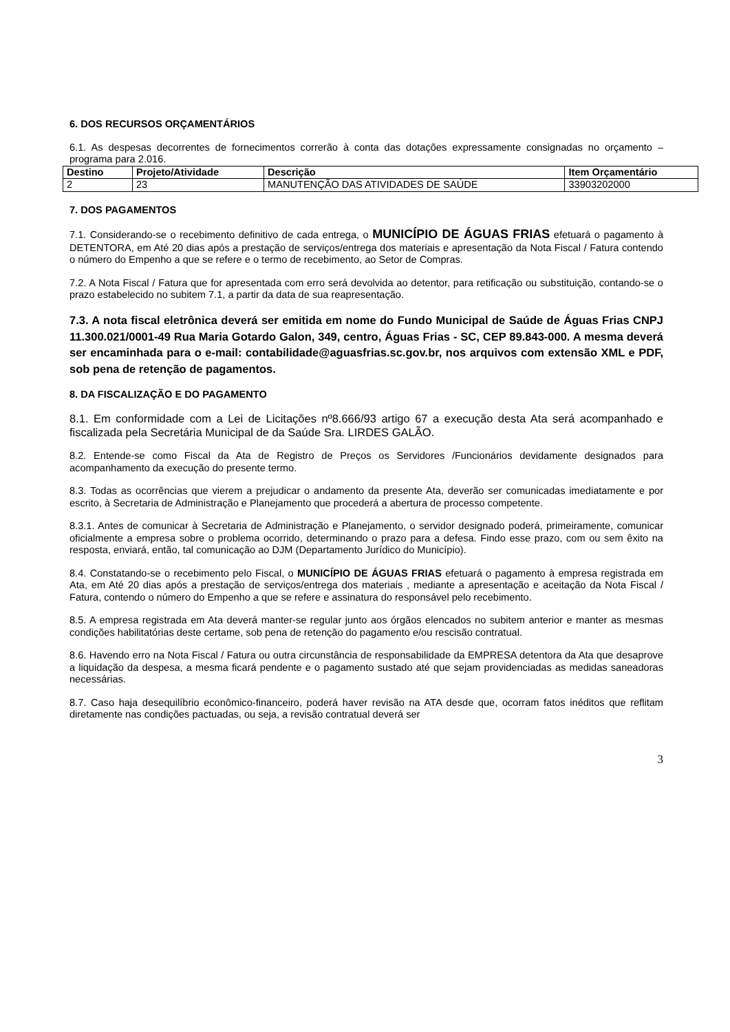6. DOS RECURSOS ORÇAMENTÁRIOS
6.1. As despesas decorrentes de fornecimentos correrão à conta das dotações expressamente consignadas no orçamento – programa para 2.016.
| Destino | Projeto/Atividade | Descrição | Item Orçamentário |
| --- | --- | --- | --- |
| 2 | 23 | MANUTENÇÃO DAS ATIVIDADES DE SAÚDE | 33903202000 |
7. DOS PAGAMENTOS
7.1. Considerando-se o recebimento definitivo de cada entrega, o MUNICÍPIO DE ÁGUAS FRIAS efetuará o pagamento à DETENTORA, em Até 20 dias após a prestação de serviços/entrega dos materiais e apresentação da Nota Fiscal / Fatura contendo o número do Empenho a que se refere e o termo de recebimento, ao Setor de Compras.
7.2. A Nota Fiscal / Fatura que for apresentada com erro será devolvida ao detentor, para retificação ou substituição, contando-se o prazo estabelecido no subitem 7.1, a partir da data de sua reapresentação.
7.3. A nota fiscal eletrônica deverá ser emitida em nome do Fundo Municipal de Saúde de Águas Frias CNPJ 11.300.021/0001-49 Rua Maria Gotardo Galon, 349, centro, Águas Frias - SC, CEP 89.843-000. A mesma deverá ser encaminhada para o e-mail: contabilidade@aguasfrias.sc.gov.br, nos arquivos com extensão XML e PDF, sob pena de retenção de pagamentos.
8. DA FISCALIZAÇÃO E DO PAGAMENTO
8.1. Em conformidade com a Lei de Licitações nº8.666/93 artigo 67 a execução desta Ata será acompanhado e fiscalizada pela Secretária Municipal de da Saúde Sra. LIRDES GALÃO.
8.2. Entende-se como Fiscal da Ata de Registro de Preços os Servidores /Funcionários devidamente designados para acompanhamento da execução do presente termo.
8.3. Todas as ocorrências que vierem a prejudicar o andamento da presente Ata, deverão ser comunicadas imediatamente e por escrito, à Secretaria de Administração e Planejamento que procederá a abertura de processo competente.
8.3.1. Antes de comunicar à Secretaria de Administração e Planejamento, o servidor designado poderá, primeiramente, comunicar oficialmente a empresa sobre o problema ocorrido, determinando o prazo para a defesa. Findo esse prazo, com ou sem êxito na resposta, enviará, então, tal comunicação ao DJM (Departamento Jurídico do Município).
8.4. Constatando-se o recebimento pelo Fiscal, o MUNICÍPIO DE ÁGUAS FRIAS efetuará o pagamento à empresa registrada em Ata, em Até 20 dias após a prestação de serviços/entrega dos materiais , mediante a apresentação e aceitação da Nota Fiscal / Fatura, contendo o número do Empenho a que se refere e assinatura do responsável pelo recebimento.
8.5. A empresa registrada em Ata deverá manter-se regular junto aos órgãos elencados no subitem anterior e manter as mesmas condições habilitatórias deste certame, sob pena de retenção do pagamento e/ou rescisão contratual.
8.6. Havendo erro na Nota Fiscal / Fatura ou outra circunstância de responsabilidade da EMPRESA detentora da Ata que desaprove a liquidação da despesa, a mesma ficará pendente e o pagamento sustado até que sejam providenciadas as medidas saneadoras necessárias.
8.7. Caso haja desequilíbrio econômico-financeiro, poderá haver revisão na ATA desde que, ocorram fatos inéditos que reflitam diretamente nas condições pactuadas, ou seja, a revisão contratual deverá ser
3